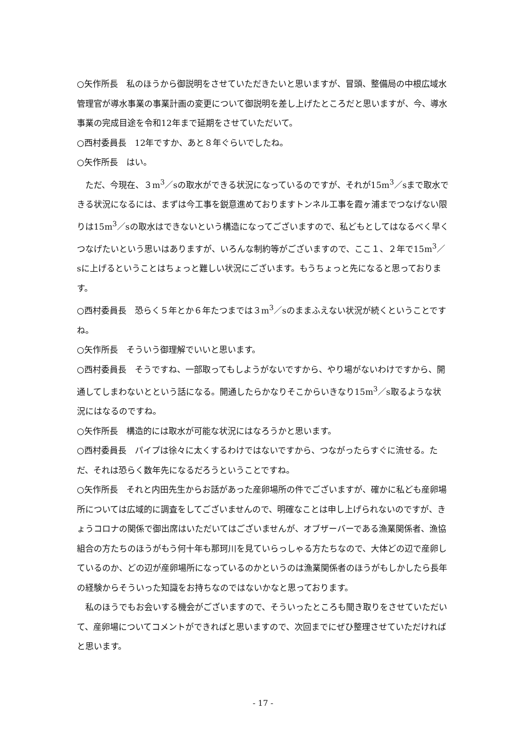○矢作所長　私のほうから御説明をさせていただきたいと思いますが、冒頭、整備局の中根広域水管理官が導水事業の事業計画の変更について御説明を差し上げたところだと思いますが、今、導水事業の完成目途を令和12年まで延期をさせていただいて。
○西村委員長　12年ですか、あと８年ぐらいでしたね。
○矢作所長　はい。
ただ、今現在、３m<sup>3</sup>／sの取水ができる状況になっているのですが、それが15m<sup>3</sup>／sまで取水できる状況になるには、まずは今工事を鋭意進めておりますトンネル工事を霞ヶ浦までつなげない限りは15m<sup>3</sup>／sの取水はできないという構造になってございますので、私どもとしてはなるべく早くつなげたいという思いはありますが、いろんな制約等がございますので、ここ１、２年で15m<sup>3</sup>／sに上げるということはちょっと難しい状況にございます。もうちょっと先になると思っております。
○西村委員長　恐らく５年とか６年たつまでは３m<sup>3</sup>／sのままふえない状況が続くということですね。
○矢作所長　そういう御理解でいいと思います。
○西村委員長　そうですね、一部取ってもしようがないですから、やり場がないわけですから、開通してしまわないとという話になる。開通したらかなりそこからいきなり15m<sup>3</sup>／s取るような状況にはなるのですね。
○矢作所長　構造的には取水が可能な状況にはなろうかと思います。
○西村委員長　パイプは徐々に太くするわけではないですから、つながったらすぐに流せる。ただ、それは恐らく数年先になるだろうということですね。
○矢作所長　それと内田先生からお話があった産卵場所の件でございますが、確かに私ども産卵場所については広域的に調査をしてございませんので、明確なことは申し上げられないのですが、きょうコロナの関係で御出席はいただいてはございませんが、オブザーバーである漁業関係者、漁協組合の方たちのほうがもう何十年も那珂川を見ていらっしゃる方たちなので、大体どの辺で産卵しているのか、どの辺が産卵場所になっているのかというのは漁業関係者のほうがもしかしたら長年の経験からそういった知識をお持ちなのではないかなと思っております。
私のほうでもお会いする機会がございますので、そういったところも聞き取りをさせていただいて、産卵場についてコメントができればと思いますので、次回までにぜひ整理させていただければと思います。
- 17 -